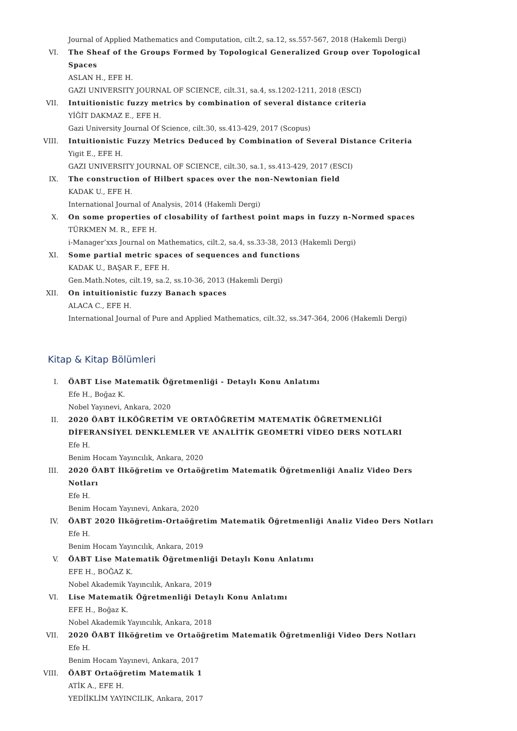Journal of Applied Mathematics and Computation, cilt.2, sa.12, ss.557-567, 2018 (Hakemli Dergi)
VI. The Sheaf of the Groups Formed by Topological Generalized Group over Topological Spaces
ASLAN H., EFE H.
GAZI UNIVERSITY JOURNAL OF SCIENCE, cilt.31, sa.4, ss.1202-1211, 2018 (ESCI)
VII. Intuitionistic fuzzy metrics by combination of several distance criteria
YİĞİT DAKMAZ E., EFE H.
Gazi University Journal Of Science, cilt.30, ss.413-429, 2017 (Scopus)
VIII. Intuitionistic Fuzzy Metrics Deduced by Combination of Several Distance Criteria
Yigit E., EFE H.
GAZI UNIVERSITY JOURNAL OF SCIENCE, cilt.30, sa.1, ss.413-429, 2017 (ESCI)
IX. The construction of Hilbert spaces over the non-Newtonian field
KADAK U., EFE H.
International Journal of Analysis, 2014 (Hakemli Dergi)
X. On some properties of closability of farthest point maps in fuzzy n-Normed spaces
TÜRKMEN M. R., EFE H.
i-Manager’xxs Journal on Mathematics, cilt.2, sa.4, ss.33-38, 2013 (Hakemli Dergi)
XI. Some partial metric spaces of sequences and functions
KADAK U., BAŞAR F., EFE H.
Gen.Math.Notes, cilt.19, sa.2, ss.10-36, 2013 (Hakemli Dergi)
XII. On intuitionistic fuzzy Banach spaces
ALACA C., EFE H.
International Journal of Pure and Applied Mathematics, cilt.32, ss.347-364, 2006 (Hakemli Dergi)
Kitap & Kitap Bölümleri
I. ÖABT Lise Matematik Öğretmenliği - Detaylı Konu Anlatımı
Efe H., Boğaz K.
Nobel Yayınevi, Ankara, 2020
II. 2020 ÖABT İLKÖĞRETİM VE ORTAÖĞRETİM MATEMATİK ÖĞRETMENLİĞİ DİFERANSİYEL DENKLEMLER VE ANALİTİK GEOMETRİ VİDEO DERS NOTLARI
Efe H.
Benim Hocam Yayıncılık, Ankara, 2020
III. 2020 ÖABT İlköğretim ve Ortaöğretim Matematik Öğretmenliği Analiz Video Ders Notları
Efe H.
Benim Hocam Yayınevi, Ankara, 2020
IV. ÖABT 2020 İlköğretim-Ortaöğretim Matematik Öğretmenliği Analiz Video Ders Notları
Efe H.
Benim Hocam Yayıncılık, Ankara, 2019
V. ÖABT Lise Matematik Öğretmenliği Detaylı Konu Anlatımı
EFE H., BOĞAZ K.
Nobel Akademik Yayıncılık, Ankara, 2019
VI. Lise Matematik Öğretmenliği Detaylı Konu Anlatımı
EFE H., Boğaz K.
Nobel Akademik Yayıncılık, Ankara, 2018
VII. 2020 ÖABT İlköğretim ve Ortaöğretim Matematik Öğretmenliği Video Ders Notları
Efe H.
Benim Hocam Yayınevi, Ankara, 2017
VIII. ÖABT Ortaöğretim Matematik 1
ATİK A., EFE H.
YEDİİKLİM YAYINCILIK, Ankara, 2017